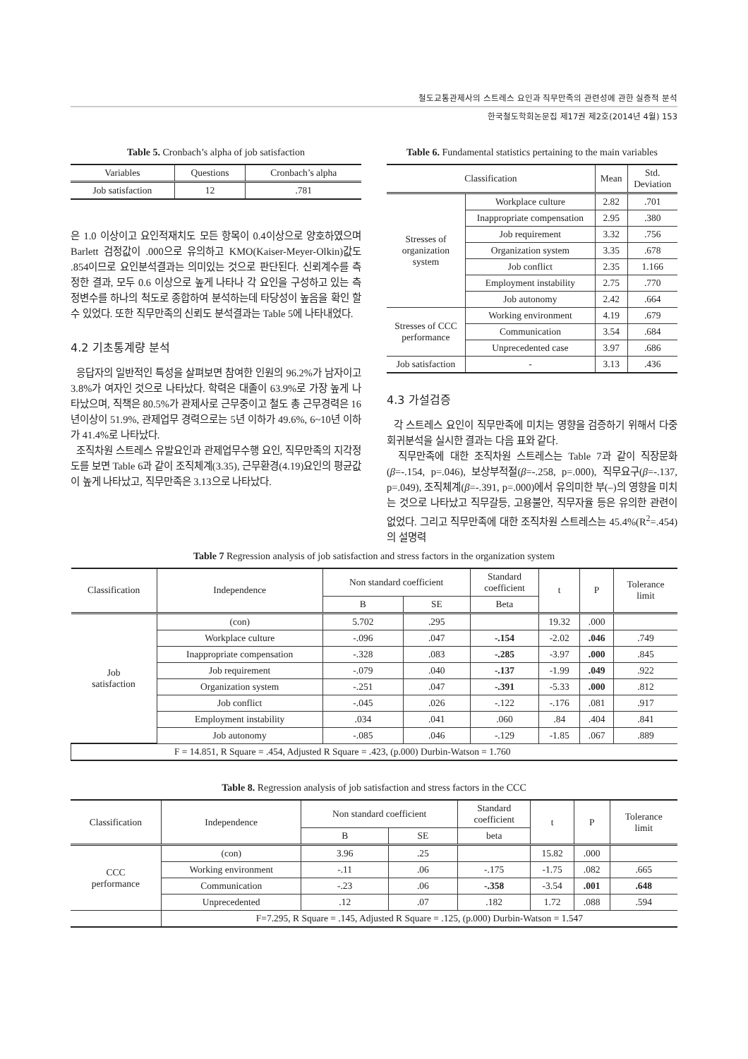철도교통관제사의 스트레스 요인과 직무만족의 관련성에 관한 실증적 분석
한국철도학회논문집 제17권 제2호(2014년 4월) 153
Table 5. Cronbach’s alpha of job satisfaction
| Variables | Questions | Cronbach’s alpha |
| --- | --- | --- |
| Job satisfaction | 12 | .781 |
은 1.0 이상이고 요인적재치도 모든 항목이 0.4이상으로 양호하였으며 Barlett 검정값이 .000으로 유의하고 KMO(Kaiser-Meyer-Olkin)값도 .854이므로 요인분석결과는 의미있는 것으로 판단된다. 신뢰계수를 측정한 결과, 모두 0.6 이상으로 높게 나타나 각 요인을 구성하고 있는 측정변수를 하나의 척도로 종합하여 분석하는데 타당성이 높음을 확인 할 수 있었다. 또한 직무만족의 신뢰도 분석결과는 Table 5에 나타내었다.
4.2 기초통계량 분석
응답자의 일반적인 특성을 살펴보면 참여한 인원의 96.2%가 남자이고 3.8%가 여자인 것으로 나타났다. 학력은 대졸이 63.9%로 가장 높게 나타났으며, 직책은 80.5%가 관제사로 근무중이고 철도 총 근무경력은 16년이상이 51.9%, 관제업무 경력으로는 5년 이하가 49.6%, 6~10년 이하가 41.4%로 나타났다.
조직차원 스트레스 유발요인과 관제업무수행 요인, 직무만족의 지각정도를 보면 Table 6과 같이 조직체계(3.35), 근무환경(4.19)요인의 평균값이 높게 나타났고, 직무만족은 3.13으로 나타났다.
Table 6. Fundamental statistics pertaining to the main variables
| Classification | | Mean | Std. Deviation |
| --- | --- | --- | --- |
| Stresses of organization system | Workplace culture | 2.82 | .701 |
| | Inappropriate compensation | 2.95 | .380 |
| | Job requirement | 3.32 | .756 |
| | Organization system | 3.35 | .678 |
| | Job conflict | 2.35 | 1.166 |
| | Employment instability | 2.75 | .770 |
| | Job autonomy | 2.42 | .664 |
| Stresses of CCC performance | Working environment | 4.19 | .679 |
| | Communication | 3.54 | .684 |
| | Unprecedented case | 3.97 | .686 |
| Job satisfaction | - | 3.13 | .436 |
4.3 가설검증
각 스트레스 요인이 직무만족에 미치는 영향을 검증하기 위해서 다중회귀분석을 실시한 결과는 다음 표와 같다.
직무만족에 대한 조직차원 스트레스는 Table 7과 같이 직장문화(β=-.154, p=.046), 보상부적절(β=-.258, p=.000), 직무요구(β=-.137, p=.049), 조직체계(β=-.391, p=.000)에서 유의미한 부(–)의 영향을 미치는 것으로 나타났고 직무갈등, 고용불안, 직무자율 등은 유의한 관련이 없었다. 그리고 직무만족에 대한 조직차원 스트레스는 45.4%(R<sup>2</sup>=.454)의 설명력
Table 7 Regression analysis of job satisfaction and stress factors in the organization system
| Classification | Independence | Non standard coefficient | | Standard coefficient | t | P | Tolerance limit |
| --- | --- | --- | --- | --- | --- | --- | --- |
| | | B | SE | Beta | | | |
| Job satisfaction | (con) | 5.702 | .295 | | 19.32 | .000 | |
| | Workplace culture | -.096 | .047 | -.154 | -2.02 | .046 | .749 |
| | Inappropriate compensation | -.328 | .083 | -.285 | -3.97 | .000 | .845 |
| | Job requirement | -.079 | .040 | -.137 | -1.99 | .049 | .922 |
| | Organization system | -.251 | .047 | -.391 | -5.33 | .000 | .812 |
| | Job conflict | -.045 | .026 | -.122 | -.176 | .081 | .917 |
| | Employment instability | .034 | .041 | .060 | .84 | .404 | .841 |
| | Job autonomy | -.085 | .046 | -.129 | -1.85 | .067 | .889 |
| F = 14.851, R Square = .454, Adjusted R Square = .423, (p.000) Durbin-Watson = 1.760 | | | | | | | |
Table 8. Regression analysis of job satisfaction and stress factors in the CCC
| Classification | Independence | Non standard coefficient | | Standard coefficient | t | P | Tolerance limit |
| --- | --- | --- | --- | --- | --- | --- | --- |
| | | B | SE | beta | | | |
| CCC performance | (con) | 3.96 | .25 | | 15.82 | .000 | |
| | Working environment | -.11 | .06 | -.175 | -1.75 | .082 | .665 |
| | Communication | -.23 | .06 | -.358 | -3.54 | .001 | .648 |
| | Unprecedented | .12 | .07 | .182 | 1.72 | .088 | .594 |
| | F=7.295, R Square = .145, Adjusted R Square = .125, (p.000) Durbin-Watson = 1.547 | | | | | | |